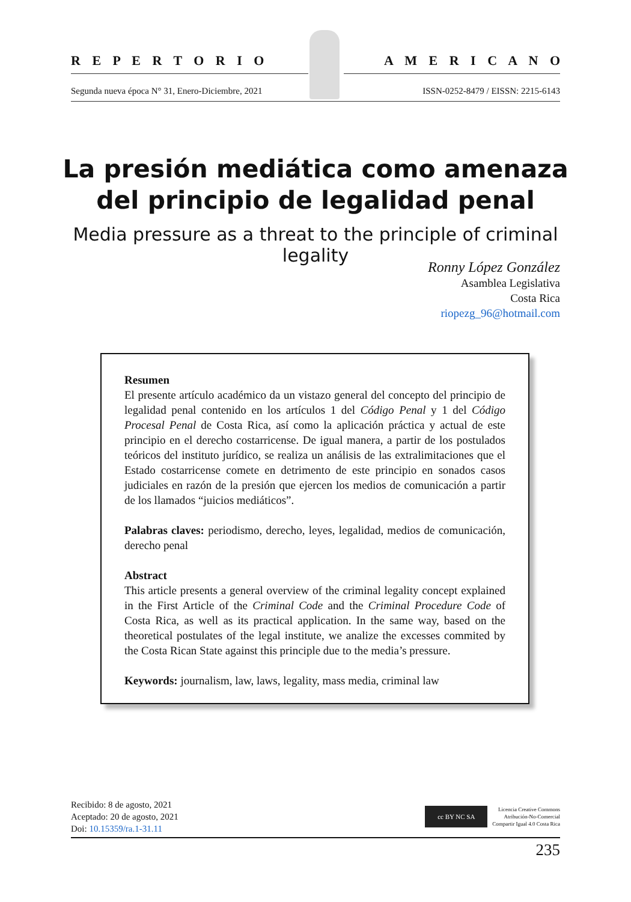R E P E R T O R I O A M E R I C A N O
Segunda nueva época N° 31, Enero-Diciembre, 2021 ISSN-0252-8479 / EISSN: 2215-6143
La presión mediática como amenaza del principio de legalidad penal
Media pressure as a threat to the principle of criminal legality
Ronny López González
Asamblea Legislativa
Costa Rica
riopezg_96@hotmail.com
Resumen
El presente artículo académico da un vistazo general del concepto del principio de legalidad penal contenido en los artículos 1 del Código Penal y 1 del Código Procesal Penal de Costa Rica, así como la aplicación práctica y actual de este principio en el derecho costarricense. De igual manera, a partir de los postulados teóricos del instituto jurídico, se realiza un análisis de las extralimitaciones que el Estado costarricense comete en detrimento de este principio en sonados casos judiciales en razón de la presión que ejercen los medios de comunicación a partir de los llamados “juicios mediáticos”.
Palabras claves: periodismo, derecho, leyes, legalidad, medios de comunicación, derecho penal
Abstract
This article presents a general overview of the criminal legality concept explained in the First Article of the Criminal Code and the Criminal Procedure Code of Costa Rica, as well as its practical application. In the same way, based on the theoretical postulates of the legal institute, we analize the excesses commited by the Costa Rican State against this principle due to the media’s pressure.
Keywords: journalism, law, laws, legality, mass media, criminal law
Recibido: 8 de agosto, 2021
Aceptado: 20 de agosto, 2021
Doi: 10.15359/ra.1-31.11
cc BY NC SA
Licencia Creative Commons
Atribución-No-Comercial
Compartir Igual 4.0 Costa Rica
235